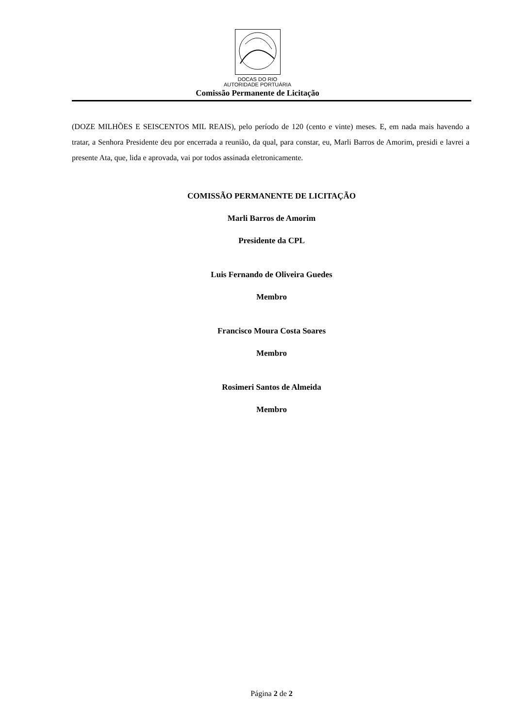DOCAS DO RIO
AUTORIDADE PORTUÁRIA
Comissão Permanente de Licitação
(DOZE MILHÕES E SEISCENTOS MIL REAIS), pelo período de 120 (cento e vinte) meses. E, em nada mais havendo a tratar, a Senhora Presidente deu por encerrada a reunião, da qual, para constar, eu, Marli Barros de Amorim, presidi e lavrei a presente Ata, que, lida e aprovada, vai por todos assinada eletronicamente.
COMISSÃO PERMANENTE DE LICITAÇÃO
Marli Barros de Amorim
Presidente da CPL
Luis Fernando de Oliveira Guedes
Membro
Francisco Moura Costa Soares
Membro
Rosimeri Santos de Almeida
Membro
Página 2 de 2